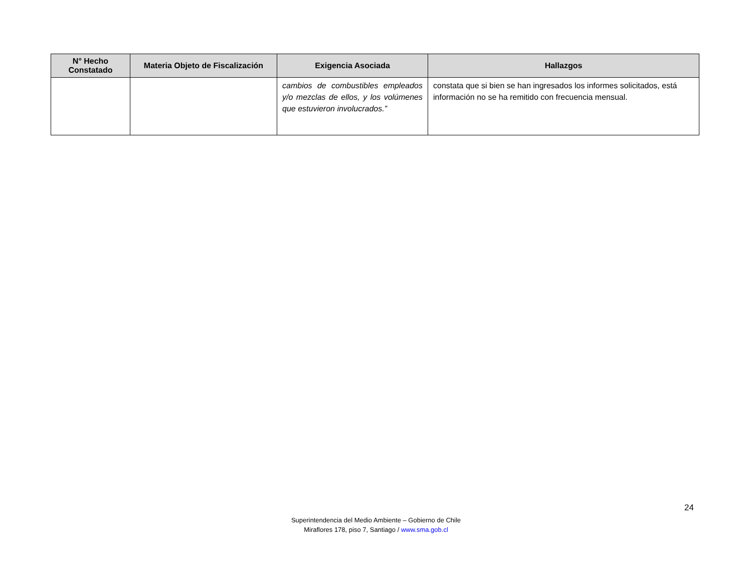| N° Hecho Constatado | Materia Objeto de Fiscalización | Exigencia Asociada | Hallazgos |
| --- | --- | --- | --- |
| | | cambios de combustibles empleados y/o mezclas de ellos, y los volúmenes que estuvieron involucrados.” | constata que si bien se han ingresados los informes solicitados, está información no se ha remitido con frecuencia mensual. |
24
Superintendencia del Medio Ambiente – Gobierno de Chile
Miraflores 178, piso 7, Santiago / www.sma.gob.cl